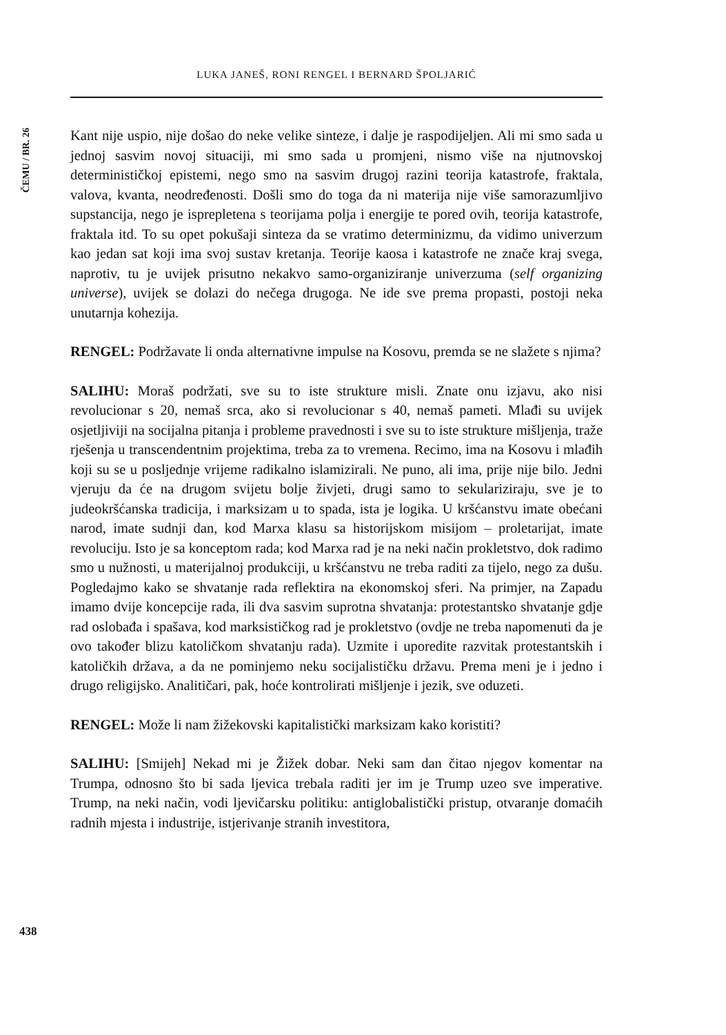LUKA JANEŠ, RONI RENGEL I BERNARD ŠPOLJARIĆ
ČEMU / BR. 26
Kant nije uspio, nije došao do neke velike sinteze, i dalje je raspodijeljen. Ali mi smo sada u jednoj sasvim novoj situaciji, mi smo sada u promjeni, nismo više na njutnovskoj determinističkoj epistemi, nego smo na sasvim drugoj razini teorija katastrofe, fraktala, valova, kvanta, neodređenosti. Došli smo do toga da ni materija nije više samorazumljivo supstancija, nego je isprepletena s teorijama polja i energije te pored ovih, teorija katastrofe, fraktala itd. To su opet pokušaji sinteza da se vratimo determinizmu, da vidimo univerzum kao jedan sat koji ima svoj sustav kretanja. Teorije kaosa i katastrofe ne znače kraj svega, naprotiv, tu je uvijek prisutno nekakvo samo-organiziranje univerzuma (self organizing universe), uvijek se dolazi do nečega drugoga. Ne ide sve prema propasti, postoji neka unutarnja kohezija.
RENGEL: Podržavate li onda alternativne impulse na Kosovu, premda se ne slažete s njima?
SALIHU: Moraš podržati, sve su to iste strukture misli. Znate onu izjavu, ako nisi revolucionar s 20, nemaš srca, ako si revolucionar s 40, nemaš pameti. Mlađi su uvijek osjetljiviji na socijalna pitanja i probleme pravednosti i sve su to iste strukture mišljenja, traže rješenja u transcendentnim projektima, treba za to vremena. Recimo, ima na Kosovu i mlađih koji su se u posljednje vrijeme radikalno islamizirali. Ne puno, ali ima, prije nije bilo. Jedni vjeruju da će na drugom svijetu bolje živjeti, drugi samo to sekulariziraju, sve je to judeokršćanska tradicija, i marksizam u to spada, ista je logika. U kršćanstvu imate obećani narod, imate sudnji dan, kod Marxa klasu sa historijskom misijom – proletarijat, imate revoluciju. Isto je sa konceptom rada; kod Marxa rad je na neki način prokletstvo, dok radimo smo u nužnosti, u materijalnoj produkciji, u kršćanstvu ne treba raditi za tijelo, nego za dušu. Pogledajmo kako se shvatanje rada reflektira na ekonomskoj sferi. Na primjer, na Zapadu imamo dvije koncepcije rada, ili dva sasvim suprotna shvatanja: protestantsko shvatanje gdje rad oslobađa i spašava, kod marksističkog rad je prokletstvo (ovdje ne treba napomenuti da je ovo također blizu katoličkom shvatanju rada). Uzmite i uporedite razvitak protestantskih i katoličkih država, a da ne pominjemo neku socijalističku državu. Prema meni je i jedno i drugo religijsko. Analitičari, pak, hoće kontrolirati mišljenje i jezik, sve oduzeti.
RENGEL: Može li nam žižekovski kapitalistički marksizam kako koristiti?
SALIHU: [Smijeh] Nekad mi je Žižek dobar. Neki sam dan čitao njegov komentar na Trumpa, odnosno što bi sada ljevica trebala raditi jer im je Trump uzeo sve imperative. Trump, na neki način, vodi ljevičarsku politiku: antiglobalistički pristup, otvaranje domaćih radnih mjesta i industrije, istjerivanje stranih investitora,
438